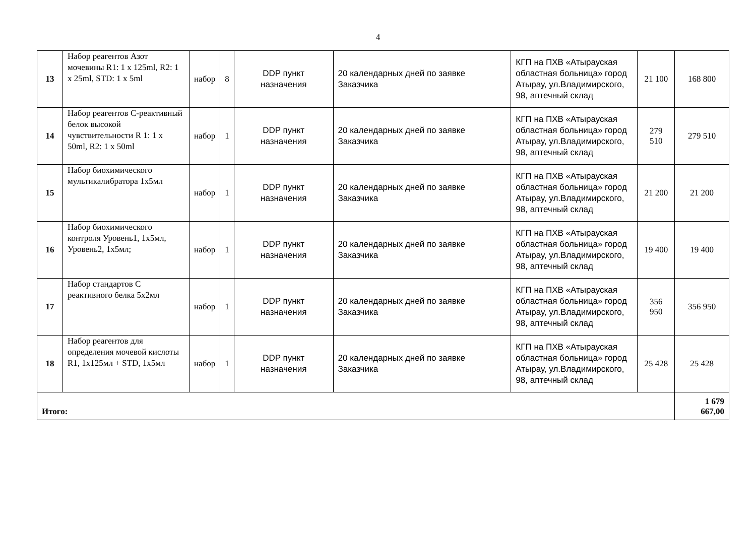4
| 13 | Набор реагентов Азот мочевины R1: 1 x 125ml, R2: 1 x 25ml, STD: 1 x 5ml | набор | 8 | DDP пункт назначения | 20 календарных дней по заявке Заказчика | КГП на ПХВ «Атырауская областная больница» город Атырау, ул.Владимирского, 98, аптечный склад | 21 100 | 168 800 |
| 14 | Набор реагентов С-реактивный белок высокой чувствительности R 1: 1 x 50ml, R2: 1 x 50ml | набор | 1 | DDP пункт назначения | 20 календарных дней по заявке Заказчика | КГП на ПХВ «Атырауская областная больница» город Атырау, ул.Владимирского, 98, аптечный склад | 279 510 | 279 510 |
| 15 | Набор биохимического мультикалибратора 1х5мл | набор | 1 | DDP пункт назначения | 20 календарных дней по заявке Заказчика | КГП на ПХВ «Атырауская областная больница» город Атырау, ул.Владимирского, 98, аптечный склад | 21 200 | 21 200 |
| 16 | Набор биохимического контроля Уровень1, 1х5мл, Уровень2, 1х5мл; | набор | 1 | DDP пункт назначения | 20 календарных дней по заявке Заказчика | КГП на ПХВ «Атырауская областная больница» город Атырау, ул.Владимирского, 98, аптечный склад | 19 400 | 19 400 |
| 17 | Набор стандартов С реактивного белка 5х2мл | набор | 1 | DDP пункт назначения | 20 календарных дней по заявке Заказчика | КГП на ПХВ «Атырауская областная больница» город Атырау, ул.Владимирского, 98, аптечный склад | 356 950 | 356 950 |
| 18 | Набор реагентов для определения мочевой кислоты R1, 1х125мл + STD, 1х5мл | набор | 1 | DDP пункт назначения | 20 календарных дней по заявке Заказчика | КГП на ПХВ «Атырауская областная больница» город Атырау, ул.Владимирского, 98, аптечный склад | 25 428 | 25 428 |
| Итого: | | | | | | | | 1 679 667,00 |